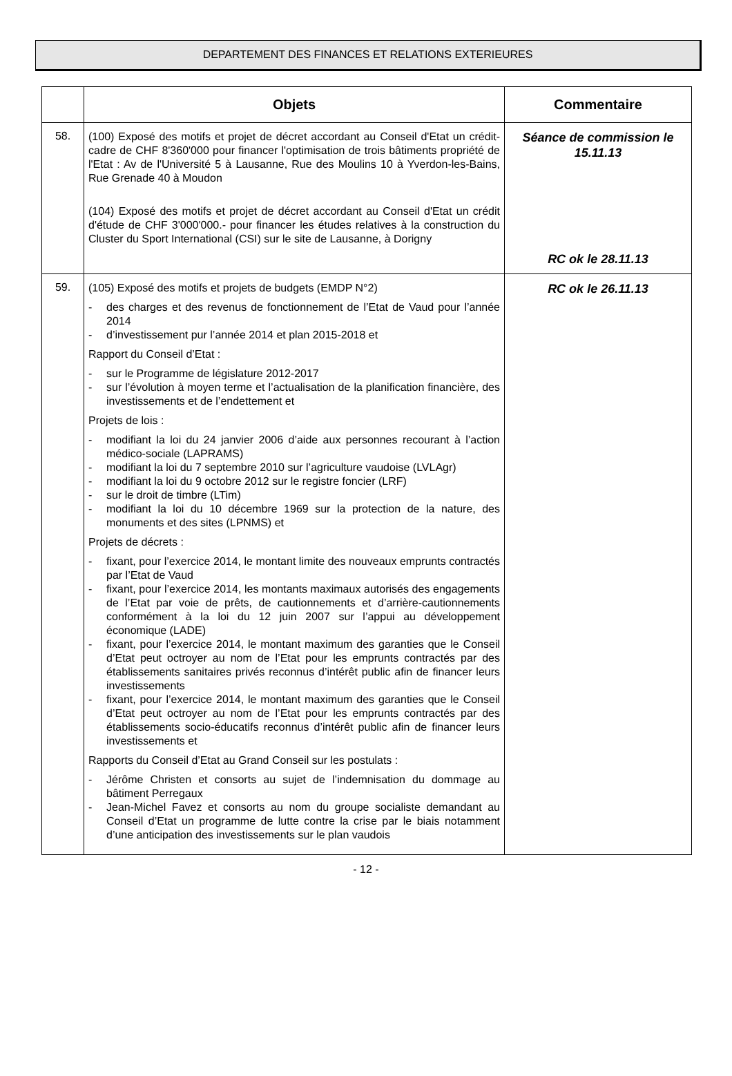DEPARTEMENT DES FINANCES ET RELATIONS EXTERIEURES
| | Objets | Commentaire |
| --- | --- | --- |
| 58. | (100) Exposé des motifs et projet de décret accordant au Conseil d'Etat un crédit-cadre de CHF 8'360'000 pour financer l'optimisation de trois bâtiments propriété de l'Etat : Av de l'Université 5 à Lausanne, Rue des Moulins 10 à Yverdon-les-Bains, Rue Grenade 40 à Moudon (104) Exposé des motifs et projet de décret accordant au Conseil d'Etat un crédit d'étude de CHF 3'000'000.- pour financer les études relatives à la construction du Cluster du Sport International (CSI) sur le site de Lausanne, à Dorigny | Séance de commission le 15.11.13 RC ok le 28.11.13 |
| 59. | (105) Exposé des motifs et projets de budgets (EMDP N°2) - des charges et des revenus de fonctionnement de l’Etat de Vaud pour l’année 2014 - d’investissement pur l’année 2014 et plan 2015-2018 et Rapport du Conseil d’Etat : - sur le Programme de législature 2012-2017 - sur l’évolution à moyen terme et l’actualisation de la planification financière, des investissements et de l’endettement et Projets de lois : - modifiant la loi du 24 janvier 2006 d’aide aux personnes recourant à l’action médico-sociale (LAPRAMS) - modifiant la loi du 7 septembre 2010 sur l’agriculture vaudoise (LVLAgr) - modifiant la loi du 9 octobre 2012 sur le registre foncier (LRF) - sur le droit de timbre (LTim) - modifiant la loi du 10 décembre 1969 sur la protection de la nature, des monuments et des sites (LPNMS) et Projets de décrets : - fixant, pour l’exercice 2014, le montant limite des nouveaux emprunts contractés par l’Etat de Vaud - fixant, pour l’exercice 2014, les montants maximaux autorisés des engagements de l’Etat par voie de prêts, de cautionnements et d’arrière-cautionnements conformément à la loi du 12 juin 2007 sur l’appui au développement économique (LADE) - fixant, pour l’exercice 2014, le montant maximum des garanties que le Conseil d’Etat peut octroyer au nom de l’Etat pour les emprunts contractés par des établissements sanitaires privés reconnus d’intérêt public afin de financer leurs investissements - fixant, pour l’exercice 2014, le montant maximum des garanties que le Conseil d’Etat peut octroyer au nom de l’Etat pour les emprunts contractés par des établissements socio-éducatifs reconnus d’intérêt public afin de financer leurs investissements et Rapports du Conseil d’Etat au Grand Conseil sur les postulats : - Jérôme Christen et consorts au sujet de l’indemnisation du dommage au bâtiment Perregaux - Jean-Michel Favez et consorts au nom du groupe socialiste demandant au Conseil d’Etat un programme de lutte contre la crise par le biais notamment d’une anticipation des investissements sur le plan vaudois | RC ok le 26.11.13 |
- 12 -